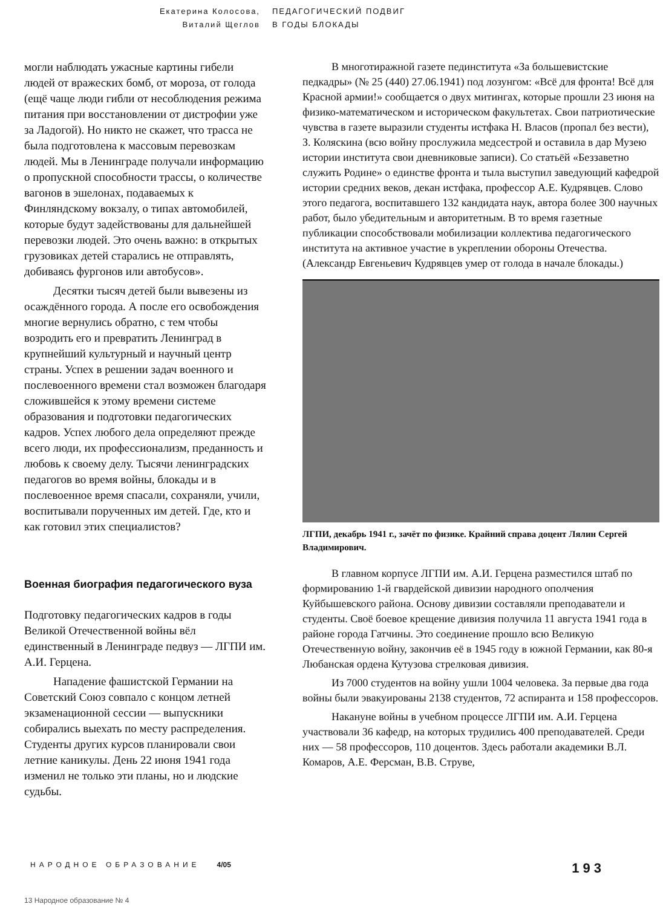Екатерина Колосова,
Виталий Щеглов
ПЕДАГОГИЧЕСКИЙ ПОДВИГ
В ГОДЫ БЛОКАДЫ
могли наблюдать ужасные картины гибели людей от вражеских бомб, от мороза, от голода (ещё чаще люди гибли от несоблюдения режима питания при восстановлении от дистрофии уже за Ладогой). Но никто не скажет, что трасса не была подготовлена к массовым перевозкам людей. Мы в Ленинграде получали информацию о пропускной способности трассы, о количестве вагонов в эшелонах, подаваемых к Финляндскому вокзалу, о типах автомобилей, которые будут задействованы для дальнейшей перевозки людей. Это очень важно: в открытых грузовиках детей старались не отправлять, добиваясь фургонов или автобусов».
Десятки тысяч детей были вывезены из осаждённого города. А после его освобождения многие вернулись обратно, с тем чтобы возродить его и превратить Ленинград в крупнейший культурный и научный центр страны. Успех в решении задач военного и послевоенного времени стал возможен благодаря сложившейся к этому времени системе образования и подготовки педагогических кадров. Успех любого дела определяют прежде всего люди, их профессионализм, преданность и любовь к своему делу. Тысячи ленинградских педагогов во время войны, блокады и в послевоенное время спасали, сохраняли, учили, воспитывали порученных им детей. Где, кто и как готовил этих специалистов?
Военная биография педагогического вуза
Подготовку педагогических кадров в годы Великой Отечественной войны вёл единственный в Ленинграде педвуз — ЛГПИ им. А.И. Герцена.
Нападение фашистской Германии на Советский Союз совпало с концом летней экзаменационной сессии — выпускники собирались выехать по месту распределения. Студенты других курсов планировали свои летние каникулы. День 22 июня 1941 года изменил не только эти планы, но и людские судьбы.
В многотиражной газете пединститута «За большевистские педкадры» (№ 25 (440) 27.06.1941) под лозунгом: «Всё для фронта! Всё для Красной армии!» сообщается о двух митингах, которые прошли 23 июня на физико-математическом и историческом факультетах. Свои патриотические чувства в газете выразили студенты истфака Н. Власов (пропал без вести), З. Коляскина (всю войну прослужила медсестрой и оставила в дар Музею истории института свои дневниковые записи). Со статьёй «Беззаветно служить Родине» о единстве фронта и тыла выступил заведующий кафедрой истории средних веков, декан истфака, профессор А.Е. Кудрявцев. Слово этого педагога, воспитавшего 132 кандидата наук, автора более 300 научных работ, было убедительным и авторитетным. В то время газетные публикации способствовали мобилизации коллектива педагогического института на активное участие в укреплении обороны Отечества. (Александр Евгеньевич Кудрявцев умер от голода в начале блокады.)
ЛГПИ, декабрь 1941 г., зачёт по физике. Крайний справа доцент Лялин Сергей Владимирович.
В главном корпусе ЛГПИ им. А.И. Герцена разместился штаб по формированию 1-й гвардейской дивизии народного ополчения Куйбышевского района. Основу дивизии составляли преподаватели и студенты. Своё боевое крещение дивизия получила 11 августа 1941 года в районе города Гатчины. Это соединение прошло всю Великую Отечественную войну, закончив её в 1945 году в южной Германии, как 80-я Любанская ордена Кутузова стрелковая дивизия.
Из 7000 студентов на войну ушли 1004 человека. За первые два года войны были эвакуированы 2138 студентов, 72 аспиранта и 158 профессоров.
Накануне войны в учебном процессе ЛГПИ им. А.И. Герцена участвовали 36 кафедр, на которых трудились 400 преподавателей. Среди них — 58 профессоров, 110 доцентов. Здесь работали академики В.Л. Комаров, А.Е. Ферсман, В.В. Струве,
НАРОДНОЕ ОБРАЗОВАНИЕ 4/05 193
13 Народное образование № 4